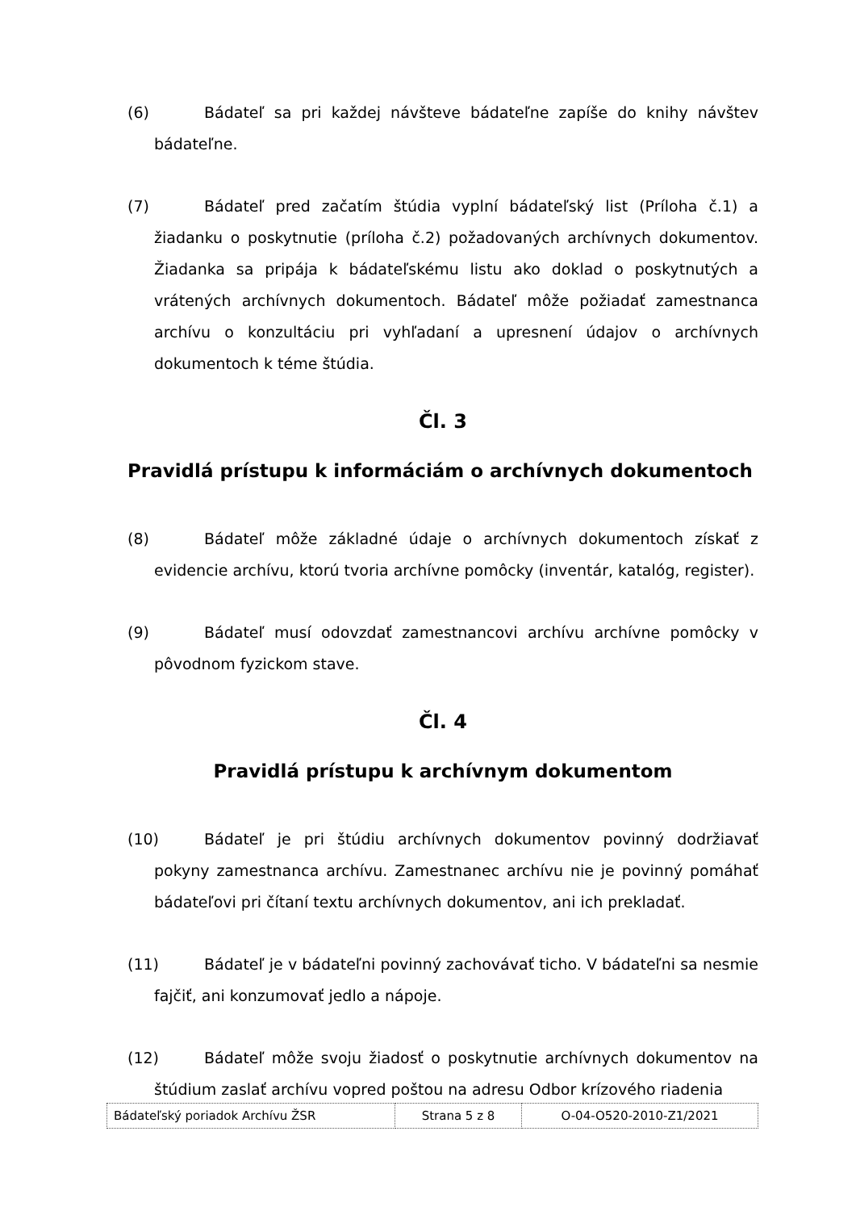(6) Bádateľ sa pri každej návšteve bádateľne zapíše do knihy návštev bádateľne.
(7) Bádateľ pred začatím štúdia vyplní bádateľský list (Príloha č.1) a žiadanku o poskytnutie (príloha č.2) požadovaných archívnych dokumentov. Žiadanka sa pripája k bádateľskému listu ako doklad o poskytnutých a vrátených archívnych dokumentoch. Bádateľ môže požiadať zamestnanca archívu o konzultáciu pri vyhľadaní a upresnení údajov o archívnych dokumentoch k téme štúdia.
Čl. 3
Pravidlá prístupu k informáciám o archívnych dokumentoch
(8) Bádateľ môže základné údaje o archívnych dokumentoch získať z evidencie archívu, ktorú tvoria archívne pomôcky (inventár, katalóg, register).
(9) Bádateľ musí odovzdať zamestnancovi archívu archívne pomôcky v pôvodnom fyzickom stave.
Čl. 4
Pravidlá prístupu k archívnym dokumentom
(10) Bádateľ je pri štúdiu archívnych dokumentov povinný dodržiavať pokyny zamestnanca archívu. Zamestnanec archívu nie je povinný pomáhať bádateľovi pri čítaní textu archívnych dokumentov, ani ich prekladať.
(11) Bádateľ je v bádateľni povinný zachovávať ticho. V bádateľni sa nesmie fajčiť, ani konzumovať jedlo a nápoje.
(12) Bádateľ môže svoju žiadosť o poskytnutie archívnych dokumentov na štúdium zaslať archívu vopred poštou na adresu Odbor krízového riadenia
| Bádateľský poriadok Archívu ŽSR | Strana 5 z 8 | O-04-O520-2010-Z1/2021 |